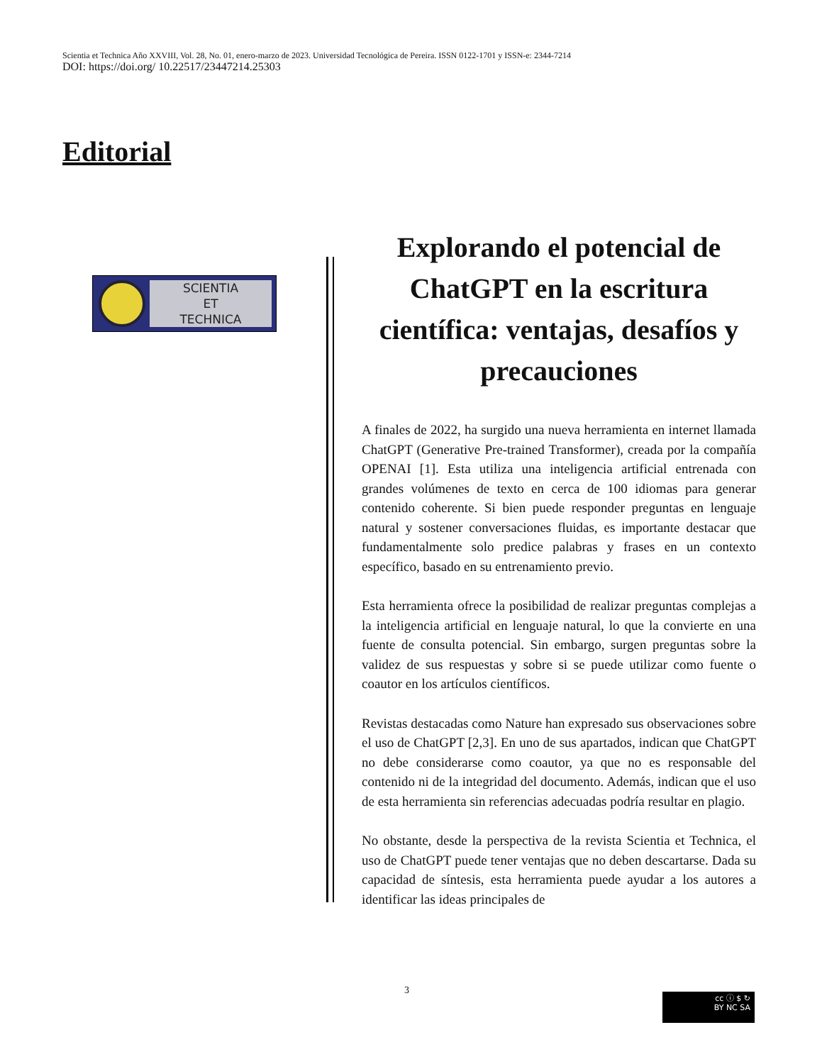Scientia et Technica Año XXVIII, Vol. 28, No. 01, enero-marzo de 2023. Universidad Tecnológica de Pereira. ISSN 0122-1701 y ISSN-e: 2344-7214
DOI: https://doi.org/ 10.22517/23447214.25303
Editorial
SCIENTIA
ET
TECHNICA
Explorando el potencial de ChatGPT en la escritura científica: ventajas, desafíos y precauciones
A finales de 2022, ha surgido una nueva herramienta en internet llamada ChatGPT (Generative Pre-trained Transformer), creada por la compañía OPENAI [1]. Esta utiliza una inteligencia artificial entrenada con grandes volúmenes de texto en cerca de 100 idiomas para generar contenido coherente. Si bien puede responder preguntas en lenguaje natural y sostener conversaciones fluidas, es importante destacar que fundamentalmente solo predice palabras y frases en un contexto específico, basado en su entrenamiento previo.
Esta herramienta ofrece la posibilidad de realizar preguntas complejas a la inteligencia artificial en lenguaje natural, lo que la convierte en una fuente de consulta potencial. Sin embargo, surgen preguntas sobre la validez de sus respuestas y sobre si se puede utilizar como fuente o coautor en los artículos científicos.
Revistas destacadas como Nature han expresado sus observaciones sobre el uso de ChatGPT [2,3]. En uno de sus apartados, indican que ChatGPT no debe considerarse como coautor, ya que no es responsable del contenido ni de la integridad del documento. Además, indican que el uso de esta herramienta sin referencias adecuadas podría resultar en plagio.
No obstante, desde la perspectiva de la revista Scientia et Technica, el uso de ChatGPT puede tener ventajas que no deben descartarse. Dada su capacidad de síntesis, esta herramienta puede ayudar a los autores a identificar las ideas principales de
3
cc ⓘ $ ↻
BY NC SA